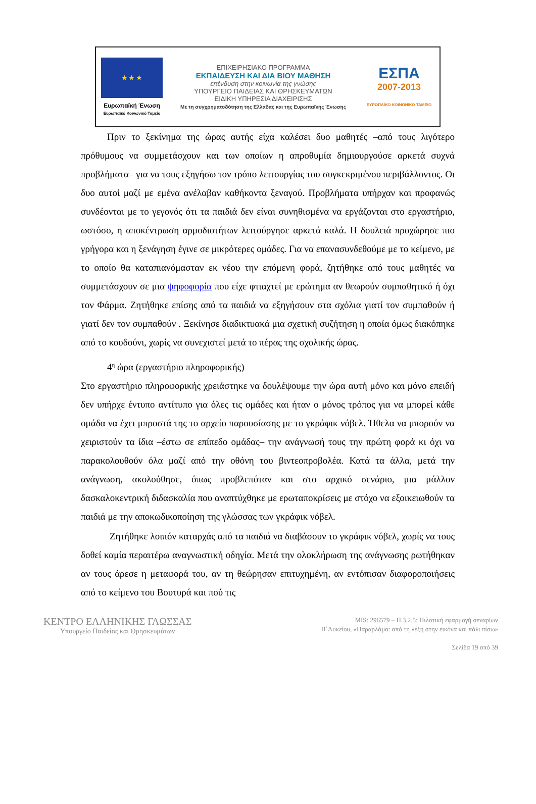★ ★ ★
Ευρωπαϊκή Ένωση
Ευρωπαϊκό Κοινωνικό Ταμείο
ΕΠΙΧΕΙΡΗΣΙΑΚΟ ΠΡΟΓΡΑΜΜΑ
ΕΚΠΑΙΔΕΥΣΗ ΚΑΙ ΔΙΑ ΒΙΟΥ ΜΑΘΗΣΗ
επένδυση στην κοινωνία της γνώσης
ΥΠΟΥΡΓΕΙΟ ΠΑΙΔΕΙΑΣ ΚΑΙ ΘΡΗΣΚΕΥΜΑΤΩΝ
ΕΙΔΙΚΗ ΥΠΗΡΕΣΙΑ ΔΙΑΧΕΙΡΙΣΗΣ
Με τη συγχρηματοδότηση της Ελλάδας και της Ευρωπαϊκής Ένωσης
ΕΣΠΑ
2007-2013
ΕΥΡΩΠΑΪΚΟ ΚΟΙΝΩΝΙΚΟ ΤΑΜΕΙΟ
Πριν το ξεκίνημα της ώρας αυτής είχα καλέσει δυο μαθητές –από τους λιγότερο πρόθυμους να συμμετάσχουν και των οποίων η απροθυμία δημιουργούσε αρκετά συχνά προβλήματα– για να τους εξηγήσω τον τρόπο λειτουργίας του συγκεκριμένου περιβάλλοντος. Οι δυο αυτοί μαζί με εμένα ανέλαβαν καθήκοντα ξεναγού. Προβλήματα υπήρχαν και προφανώς συνδέονται με το γεγονός ότι τα παιδιά δεν είναι συνηθισμένα να εργάζονται στο εργαστήριο, ωστόσο, η αποκέντρωση αρμοδιοτήτων λειτούργησε αρκετά καλά. Η δουλειά προχώρησε πιο γρήγορα και η ξενάγηση έγινε σε μικρότερες ομάδες. Για να επανασυνδεθούμε με το κείμενο, με το οποίο θα καταπιανόμασταν εκ νέου την επόμενη φορά, ζητήθηκε από τους μαθητές να συμμετάσχουν σε μια ψηφοφορία που είχε φτιαχτεί με ερώτημα αν θεωρούν συμπαθητικό ή όχι τον Φάρμα. Ζητήθηκε επίσης από τα παιδιά να εξηγήσουν στα σχόλια γιατί τον συμπαθούν ή γιατί δεν τον συμπαθούν . Ξεκίνησε διαδικτυακά μια σχετική συζήτηση η οποία όμως διακόπηκε από το κουδούνι, χωρίς να συνεχιστεί μετά το πέρας της σχολικής ώρας.
4<sup>η</sup> ώρα (εργαστήριο πληροφορικής)
Στο εργαστήριο πληροφορικής χρειάστηκε να δουλέψουμε την ώρα αυτή μόνο και μόνο επειδή δεν υπήρχε έντυπο αντίτυπο για όλες τις ομάδες και ήταν ο μόνος τρόπος για να μπορεί κάθε ομάδα να έχει μπροστά της το αρχείο παρουσίασης με το γκράφικ νόβελ. Ήθελα να μπορούν να χειριστούν τα ίδια –έστω σε επίπεδο ομάδας– την ανάγνωσή τους την πρώτη φορά κι όχι να παρακολουθούν όλα μαζί από την οθόνη του βιντεοπροβολέα. Κατά τα άλλα, μετά την ανάγνωση, ακολούθησε, όπως προβλεπόταν και στο αρχικό σενάριο, μια μάλλον δασκαλοκεντρική διδασκαλία που αναπτύχθηκε με ερωταποκρίσεις με στόχο να εξοικειωθούν τα παιδιά με την αποκωδικοποίηση της γλώσσας των γκράφικ νόβελ.
Ζητήθηκε λοιπόν καταρχάς από τα παιδιά να διαβάσουν το γκράφικ νόβελ, χωρίς να τους δοθεί καμία περαιτέρω αναγνωστική οδηγία. Μετά την ολοκλήρωση της ανάγνωσης ρωτήθηκαν αν τους άρεσε η μεταφορά του, αν τη θεώρησαν επιτυχημένη, αν εντόπισαν διαφοροποιήσεις από το κείμενο του Βουτυρά και πού τις
ΚΕΝΤΡΟ ΕΛΛΗΝΙΚΗΣ ΓΛΩΣΣΑΣ
Υπουργείο Παιδείας και Θρησκευμάτων
MIS: 296579 – Π.3.2.5: Πιλοτική εφαρμογή σεναρίων
Β΄Λυκείου, «Παραρλάμα: από τη λέξη στην εικόνα και πάλι πίσω»
Σελίδα 19 από 39